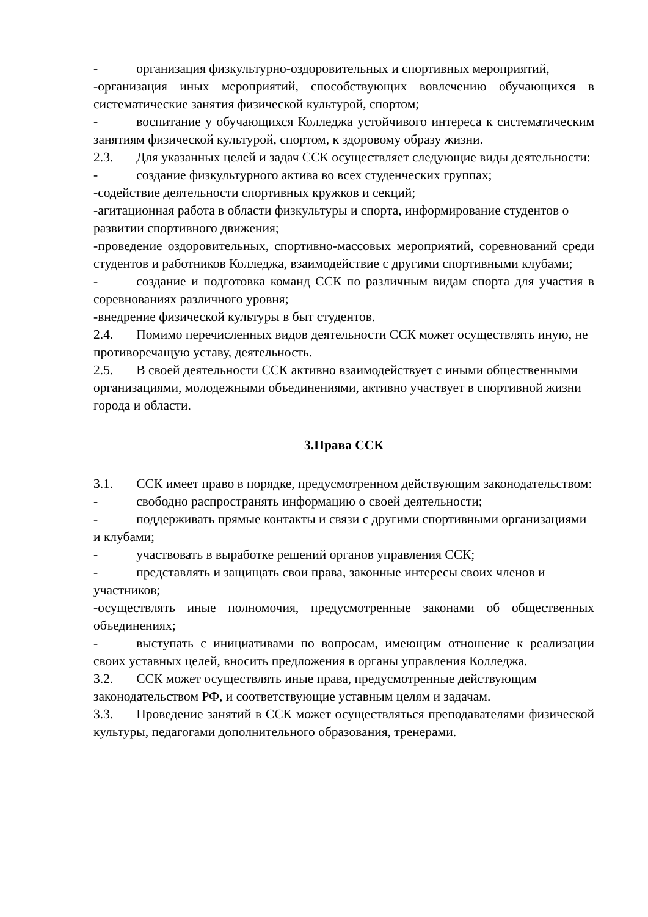- организация физкультурно-оздоровительных и спортивных мероприятий,
-организация иных мероприятий, способствующих вовлечению обучающихся в систематические занятия физической культурой, спортом;
- воспитание у обучающихся Колледжа устойчивого интереса к систематическим занятиям физической культурой, спортом, к здоровому образу жизни.
2.3. Для указанных целей и задач ССК осуществляет следующие виды деятельности:
- создание физкультурного актива во всех студенческих группах;
-содействие деятельности спортивных кружков и секций;
-агитационная работа в области физкультуры и спорта, информирование студентов о развитии спортивного движения;
-проведение оздоровительных, спортивно-массовых мероприятий, соревнований среди студентов и работников Колледжа, взаимодействие с другими спортивными клубами;
- создание и подготовка команд ССК по различным видам спорта для участия в соревнованиях различного уровня;
-внедрение физической культуры в быт студентов.
2.4. Помимо перечисленных видов деятельности ССК может осуществлять иную, не противоречащую уставу, деятельность.
2.5. В своей деятельности ССК активно взаимодействует с иными общественными организациями, молодежными объединениями, активно участвует в спортивной жизни города и области.
3.Права ССК
3.1. ССК имеет право в порядке, предусмотренном действующим законодательством:
- свободно распространять информацию о своей деятельности;
- поддерживать прямые контакты и связи с другими спортивными организациями и клубами;
- участвовать в выработке решений органов управления ССК;
- представлять и защищать свои права, законные интересы своих членов и участников;
-осуществлять иные полномочия, предусмотренные законами об общественных объединениях;
- выступать с инициативами по вопросам, имеющим отношение к реализации своих уставных целей, вносить предложения в органы управления Колледжа.
3.2. ССК может осуществлять иные права, предусмотренные действующим законодательством РФ, и соответствующие уставным целям и задачам.
3.3. Проведение занятий в ССК может осуществляться преподавателями физической культуры, педагогами дополнительного образования, тренерами.